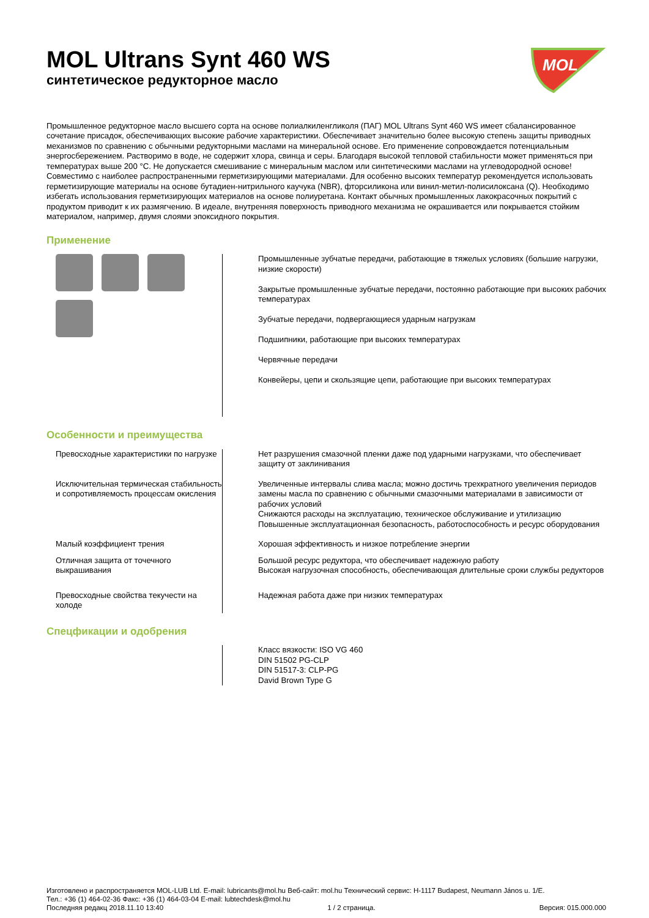MOL
MOL Ultrans Synt 460 WS
синтетическое редукторное масло
Промышленное редукторное масло высшего сорта на основе полиалкиленгликоля (ПАГ) MOL Ultrans Synt 460 WS имеет сбалансированное сочетание присадок, обеспечивающих высокие рабочие характеристики. Обеспечивает значительно более высокую степень защиты приводных механизмов по сравнению с обычными редукторными маслами на минеральной основе. Его применение сопровождается потенциальным энергосбережением. Растворимо в воде, не содержит хлора, свинца и серы. Благодаря высокой тепловой стабильности может применяться при температурах выше 200 °C. Не допускается смешивание с минеральным маслом или синтетическими маслами на углеводородной основе! Совместимо с наиболее распространенными герметизирующими материалами. Для особенно высоких температур рекомендуется использовать герметизирующие материалы на основе бутадиен-нитрильного каучука (NBR), фторсиликона или винил-метил-полисилоксана (Q). Необходимо избегать использования герметизирующих материалов на основе полиуретана. Контакт обычных промышленных лакокрасочных покрытий с продуктом приводит к их размягчению. В идеале, внутренняя поверхность приводного механизма не окрашивается или покрывается стойким материалом, например, двумя слоями эпоксидного покрытия.
Применение
| | Промышленные зубчатые передачи, работающие в тяжелых условиях (большие нагрузки, низкие скорости) Закрытые промышленные зубчатые передачи, постоянно работающие при высоких рабочих температурах Зубчатые передачи, подвергающиеся ударным нагрузкам Подшипники, работающие при высоких температурах Червячные передачи Конвейеры, цепи и скользящие цепи, работающие при высоких температурах |
Особенности и преимущества
| Превосходные характеристики по нагрузке | Нет разрушения смазочной пленки даже под ударными нагрузками, что обеспечивает защиту от заклинивания |
| Исключительная термическая стабильность и сопротивляемость процессам окисления | Увеличенные интервалы слива масла; можно достичь трехкратного увеличения периодов замены масла по сравнению с обычными смазочными материалами в зависимости от рабочих условий Снижаются расходы на эксплуатацию, техническое обслуживание и утилизацию Повышенные эксплуатационная безопасность, работоспособность и ресурс оборудования |
| Малый коэффициент трения | Хорошая эффективность и низкое потребление энергии |
| Отличная защита от точечного выкрашивания | Большой ресурс редуктора, что обеспечивает надежную работу Высокая нагрузочная способность, обеспечивающая длительные сроки службы редукторов |
| Превосходные свойства текучести на холоде | Надежная работа даже при низких температурах |
Спецфикации и одобрения
| | Класс вязкости: ISO VG 460 DIN 51502 PG-CLP DIN 51517-3: CLP-PG David Brown Type G |
Изготовлено и распространяется MOL-LUB Ltd. E-mail: lubricants@mol.hu Веб-сайт: mol.hu Технический сервис: H-1117 Budapest, Neumann János u. 1/E.
Тел.: +36 (1) 464-02-36 Факс: +36 (1) 464-03-04 E-mail: lubtechdesk@mol.hu
Последняя редакц 2018.11.10 13:40 1 / 2 страница. Версия: 015.000.000